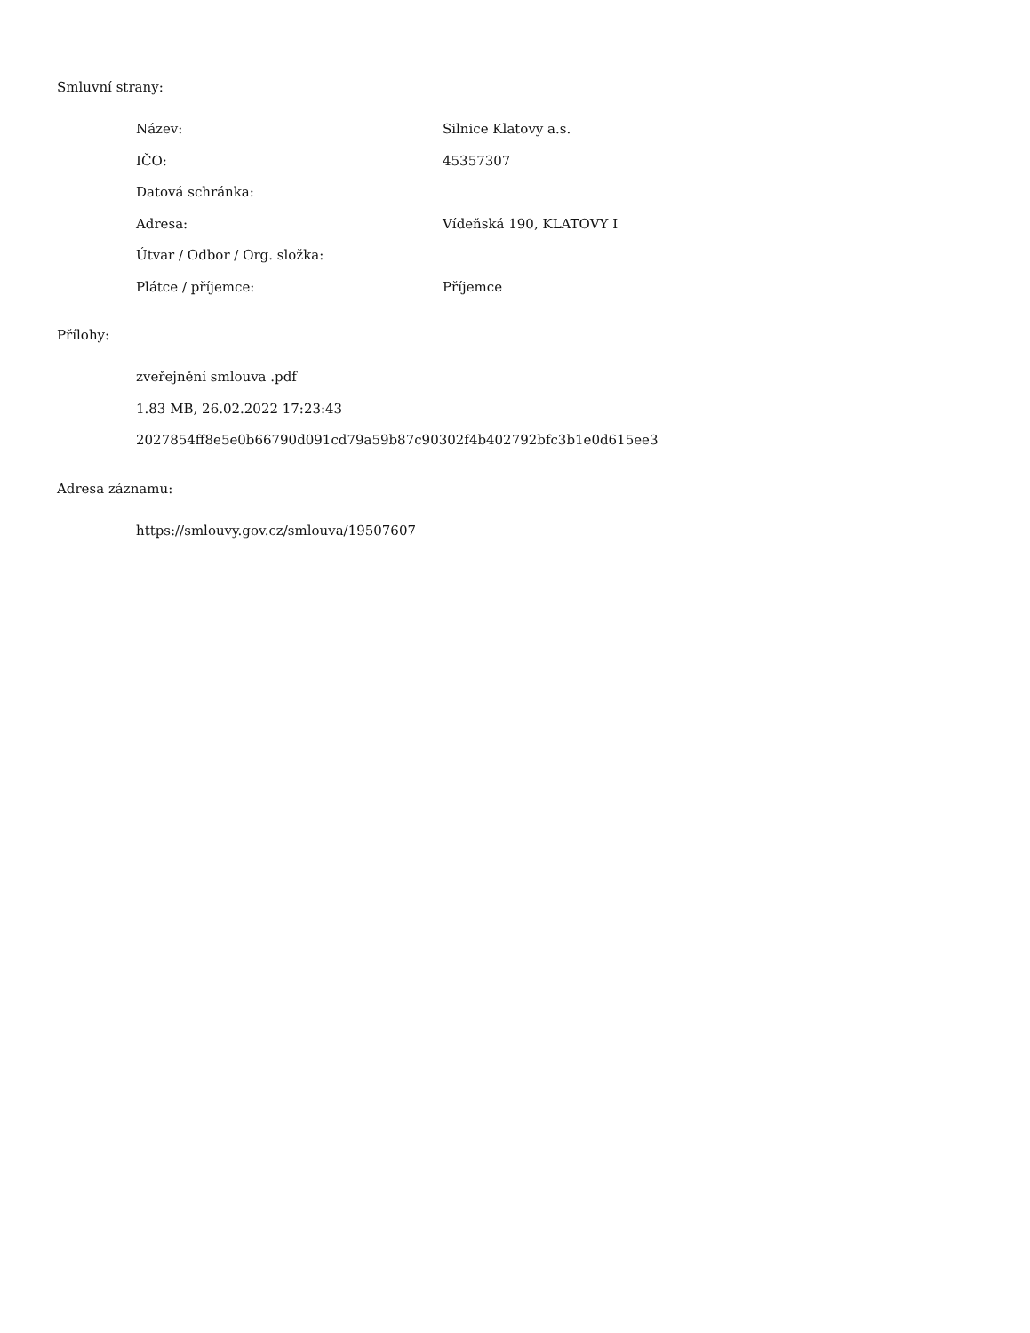Smluvní strany:
Název: Silnice Klatovy a.s.
IČO: 45357307
Datová schránka:
Adresa: Vídeňská 190, KLATOVY I
Útvar / Odbor / Org. složka:
Plátce / příjemce: Příjemce
Přílohy:
zveřejnění smlouva .pdf
1.83 MB, 26.02.2022 17:23:43
2027854ff8e5e0b66790d091cd79a59b87c90302f4b402792bfc3b1e0d615ee3
Adresa záznamu:
https://smlouvy.gov.cz/smlouva/19507607